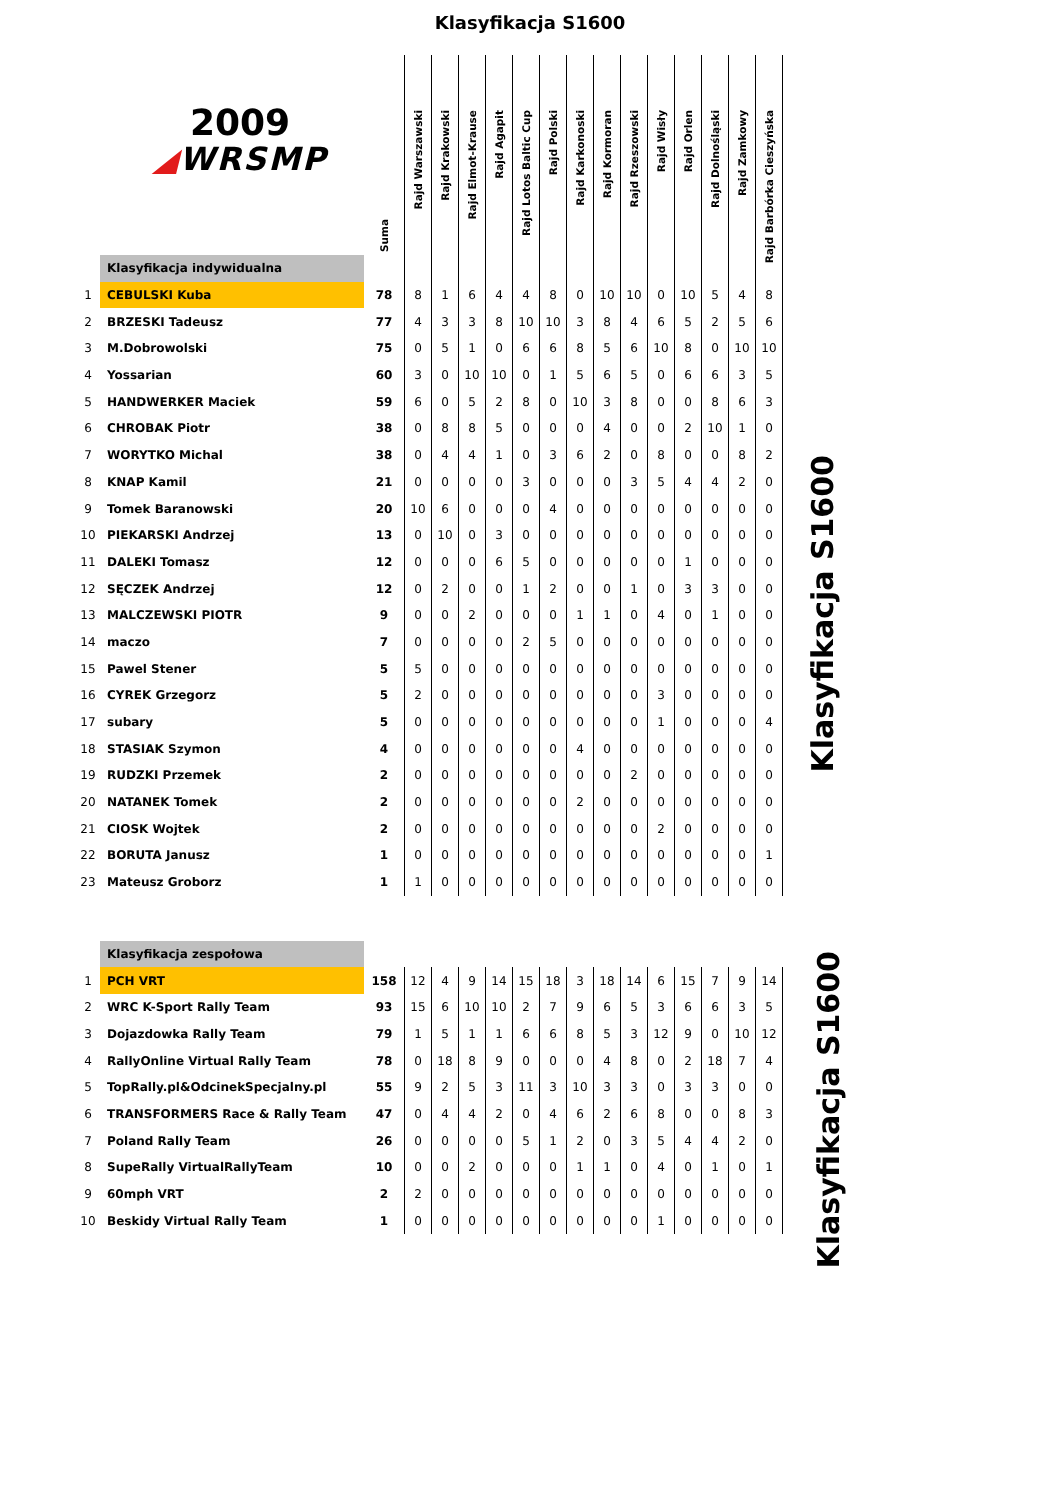Klasyfikacja S1600
| 2009 ◢ WRSMP | | Suma | Rajd Warszawski | Rajd Krakowski | Rajd Elmot-Krause | Rajd Agapit | Rajd Lotos Baltic Cup | Rajd Polski | Rajd Karkonoski | Rajd Kormoran | Rajd Rzeszowski | Rajd Wisły | Rajd Orlen | Rajd Dolnośląski | Rajd Zamkowy | Rajd Barbórka Cieszyńska |
| | Klasyfikacja indywidualna | | | | | | | | | | | | | | | |
| 1 | CEBULSKI Kuba | 78 | 8 | 1 | 6 | 4 | 4 | 8 | 0 | 10 | 10 | 0 | 10 | 5 | 4 | 8 |
| 2 | BRZESKI Tadeusz | 77 | 4 | 3 | 3 | 8 | 10 | 10 | 3 | 8 | 4 | 6 | 5 | 2 | 5 | 6 |
| 3 | M.Dobrowolski | 75 | 0 | 5 | 1 | 0 | 6 | 6 | 8 | 5 | 6 | 10 | 8 | 0 | 10 | 10 |
| 4 | Yossarian | 60 | 3 | 0 | 10 | 10 | 0 | 1 | 5 | 6 | 5 | 0 | 6 | 6 | 3 | 5 |
| 5 | HANDWERKER Maciek | 59 | 6 | 0 | 5 | 2 | 8 | 0 | 10 | 3 | 8 | 0 | 0 | 8 | 6 | 3 |
| 6 | CHROBAK Piotr | 38 | 0 | 8 | 8 | 5 | 0 | 0 | 0 | 4 | 0 | 0 | 2 | 10 | 1 | 0 |
| 7 | WORYTKO Michal | 38 | 0 | 4 | 4 | 1 | 0 | 3 | 6 | 2 | 0 | 8 | 0 | 0 | 8 | 2 |
| 8 | KNAP Kamil | 21 | 0 | 0 | 0 | 0 | 3 | 0 | 0 | 0 | 3 | 5 | 4 | 4 | 2 | 0 |
| 9 | Tomek Baranowski | 20 | 10 | 6 | 0 | 0 | 0 | 4 | 0 | 0 | 0 | 0 | 0 | 0 | 0 | 0 |
| 10 | PIEKARSKI Andrzej | 13 | 0 | 10 | 0 | 3 | 0 | 0 | 0 | 0 | 0 | 0 | 0 | 0 | 0 | 0 |
| 11 | DALEKI Tomasz | 12 | 0 | 0 | 0 | 6 | 5 | 0 | 0 | 0 | 0 | 0 | 1 | 0 | 0 | 0 |
| 12 | SĘCZEK Andrzej | 12 | 0 | 2 | 0 | 0 | 1 | 2 | 0 | 0 | 1 | 0 | 3 | 3 | 0 | 0 |
| 13 | MALCZEWSKI PIOTR | 9 | 0 | 0 | 2 | 0 | 0 | 0 | 1 | 1 | 0 | 4 | 0 | 1 | 0 | 0 |
| 14 | maczo | 7 | 0 | 0 | 0 | 0 | 2 | 5 | 0 | 0 | 0 | 0 | 0 | 0 | 0 | 0 |
| 15 | Pawel Stener | 5 | 5 | 0 | 0 | 0 | 0 | 0 | 0 | 0 | 0 | 0 | 0 | 0 | 0 | 0 |
| 16 | CYREK Grzegorz | 5 | 2 | 0 | 0 | 0 | 0 | 0 | 0 | 0 | 0 | 3 | 0 | 0 | 0 | 0 |
| 17 | subary | 5 | 0 | 0 | 0 | 0 | 0 | 0 | 0 | 0 | 0 | 1 | 0 | 0 | 0 | 4 |
| 18 | STASIAK Szymon | 4 | 0 | 0 | 0 | 0 | 0 | 0 | 4 | 0 | 0 | 0 | 0 | 0 | 0 | 0 |
| 19 | RUDZKI Przemek | 2 | 0 | 0 | 0 | 0 | 0 | 0 | 0 | 0 | 2 | 0 | 0 | 0 | 0 | 0 |
| 20 | NATANEK Tomek | 2 | 0 | 0 | 0 | 0 | 0 | 0 | 2 | 0 | 0 | 0 | 0 | 0 | 0 | 0 |
| 21 | CIOSK Wojtek | 2 | 0 | 0 | 0 | 0 | 0 | 0 | 0 | 0 | 0 | 2 | 0 | 0 | 0 | 0 |
| 22 | BORUTA Janusz | 1 | 0 | 0 | 0 | 0 | 0 | 0 | 0 | 0 | 0 | 0 | 0 | 0 | 0 | 1 |
| 23 | Mateusz Groborz | 1 | 1 | 0 | 0 | 0 | 0 | 0 | 0 | 0 | 0 | 0 | 0 | 0 | 0 | 0 |
Klasyfikacja S1600
| | Klasyfikacja zespołowa | | | | | | | | | | | | | | | |
| 1 | PCH VRT | 158 | 12 | 4 | 9 | 14 | 15 | 18 | 3 | 18 | 14 | 6 | 15 | 7 | 9 | 14 |
| 2 | WRC K-Sport Rally Team | 93 | 15 | 6 | 10 | 10 | 2 | 7 | 9 | 6 | 5 | 3 | 6 | 6 | 3 | 5 |
| 3 | Dojazdowka Rally Team | 79 | 1 | 5 | 1 | 1 | 6 | 6 | 8 | 5 | 3 | 12 | 9 | 0 | 10 | 12 |
| 4 | RallyOnline Virtual Rally Team | 78 | 0 | 18 | 8 | 9 | 0 | 0 | 0 | 4 | 8 | 0 | 2 | 18 | 7 | 4 |
| 5 | TopRally.pl&OdcinekSpecjalny.pl | 55 | 9 | 2 | 5 | 3 | 11 | 3 | 10 | 3 | 3 | 0 | 3 | 3 | 0 | 0 |
| 6 | TRANSFORMERS Race & Rally Team | 47 | 0 | 4 | 4 | 2 | 0 | 4 | 6 | 2 | 6 | 8 | 0 | 0 | 8 | 3 |
| 7 | Poland Rally Team | 26 | 0 | 0 | 0 | 0 | 5 | 1 | 2 | 0 | 3 | 5 | 4 | 4 | 2 | 0 |
| 8 | SupeRally VirtualRallyTeam | 10 | 0 | 0 | 2 | 0 | 0 | 0 | 1 | 1 | 0 | 4 | 0 | 1 | 0 | 1 |
| 9 | 60mph VRT | 2 | 2 | 0 | 0 | 0 | 0 | 0 | 0 | 0 | 0 | 0 | 0 | 0 | 0 | 0 |
| 10 | Beskidy Virtual Rally Team | 1 | 0 | 0 | 0 | 0 | 0 | 0 | 0 | 0 | 0 | 1 | 0 | 0 | 0 | 0 |
Klasyfikacja S1600